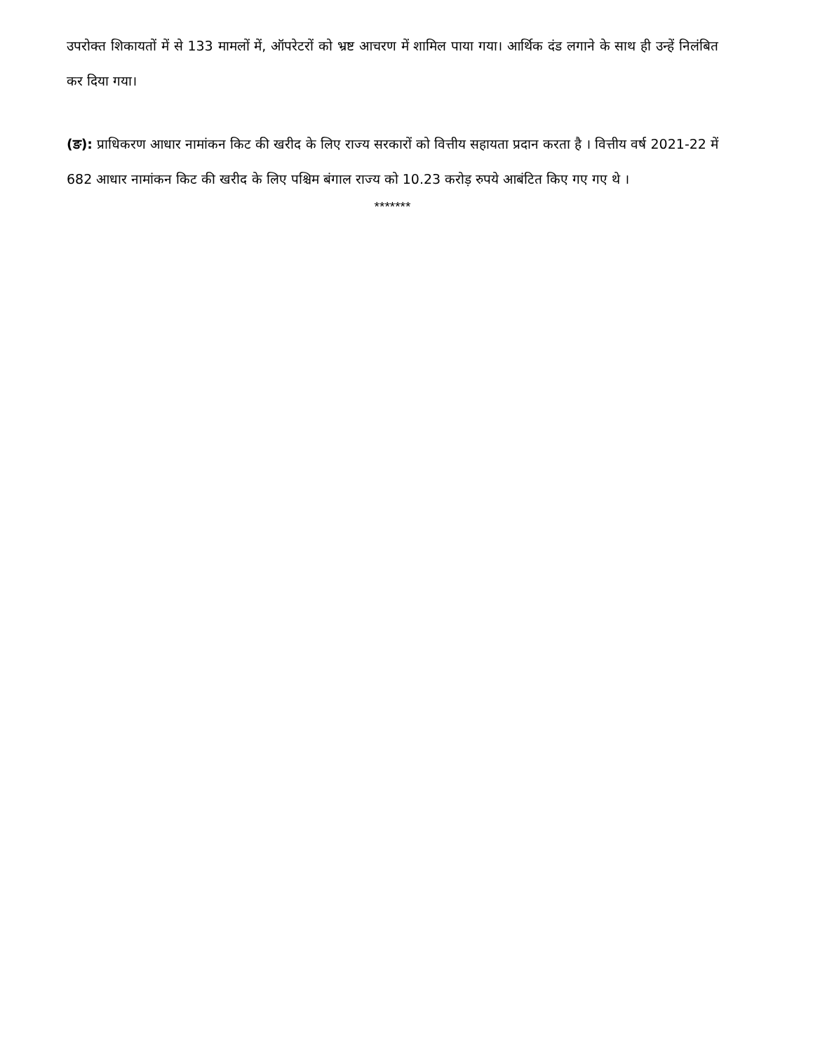उपरोक्त शिकायतों में से 133 मामलों में, ऑपरेटरों को भ्रष्ट आचरण में शामिल पाया गया। आर्थिक दंड लगाने के साथ ही उन्हें निलंबित कर दिया गया।
(ङ): प्राधिकरण आधार नामांकन किट की खरीद के लिए राज्य सरकारों को वित्तीय सहायता प्रदान करता है । वित्तीय वर्ष 2021-22 में 682 आधार नामांकन किट की खरीद के लिए पश्चिम बंगाल राज्य को 10.23 करोड़ रुपये आबंटित किए गए गए थे ।
*******